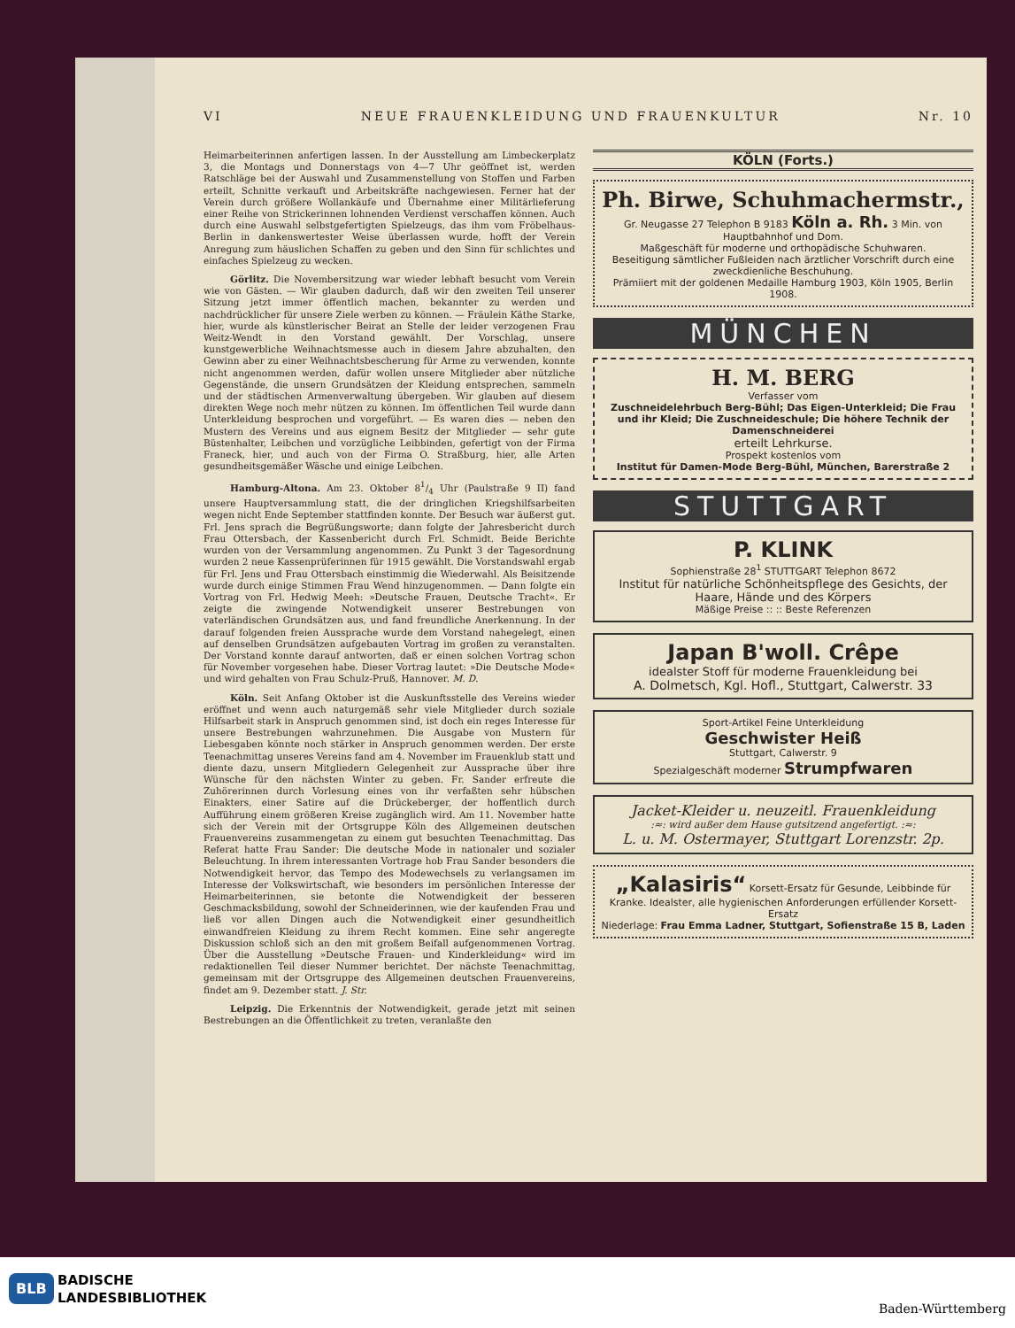VI NEUE FRAUENKLEIDUNG UND FRAUENKULTUR Nr. 10
Heimarbeiterinnen anfertigen lassen. In der Ausstellung am Limbeckerplatz 3, die Montags und Donnerstags von 4—7 Uhr geöffnet ist, werden Ratschläge bei der Auswahl und Zusammenstellung von Stoffen und Farben erteilt, Schnitte verkauft und Arbeitskräfte nachgewiesen. Ferner hat der Verein durch größere Wollankäufe und Übernahme einer Militärlieferung einer Reihe von Strickerinnen lohnenden Verdienst verschaffen können. Auch durch eine Auswahl selbstgefertigten Spielzeugs, das ihm vom Fröbelhaus-Berlin in dankenswertester Weise überlassen wurde, hofft der Verein Anregung zum häuslichen Schaffen zu geben und den Sinn für schlichtes und einfaches Spielzeug zu wecken.
Görlitz. Die Novembersitzung war wieder lebhaft besucht vom Verein wie von Gästen. — Wir glauben dadurch, daß wir den zweiten Teil unserer Sitzung jetzt immer öffentlich machen, bekannter zu werden und nachdrücklicher für unsere Ziele werben zu können. — Fräulein Käthe Starke, hier, wurde als künstlerischer Beirat an Stelle der leider verzogenen Frau Weitz-Wendt in den Vorstand gewählt. Der Vorschlag, unsere kunstgewerbliche Weihnachtsmesse auch in diesem Jahre abzuhalten, den Gewinn aber zu einer Weihnachtsbescherung für Arme zu verwenden, konnte nicht angenommen werden, dafür wollen unsere Mitglieder aber nützliche Gegenstände, die unsern Grundsätzen der Kleidung entsprechen, sammeln und der städtischen Armenverwaltung übergeben. Wir glauben auf diesem direkten Wege noch mehr nützen zu können. Im öffentlichen Teil wurde dann Unterkleidung besprochen und vorgeführt. — Es waren dies — neben den Mustern des Vereins und aus eignem Besitz der Mitglieder — sehr gute Büstenhalter, Leibchen und vorzügliche Leibbinden, gefertigt von der Firma Franeck, hier, und auch von der Firma O. Straßburg, hier, alle Arten gesundheitsgemäßer Wäsche und einige Leibchen.
Hamburg-Altona. Am 23. Oktober 81/4 Uhr (Paulstraße 9 II) fand unsere Hauptversammlung statt, die der dringlichen Kriegshilfsarbeiten wegen nicht Ende September stattfinden konnte. Der Besuch war äußerst gut. Frl. Jens sprach die Begrüßungsworte; dann folgte der Jahresbericht durch Frau Ottersbach, der Kassenbericht durch Frl. Schmidt. Beide Berichte wurden von der Versammlung angenommen. Zu Punkt 3 der Tagesordnung wurden 2 neue Kassenprüferinnen für 1915 gewählt. Die Vorstandswahl ergab für Frl. Jens und Frau Ottersbach einstimmig die Wiederwahl. Als Beisitzende wurde durch einige Stimmen Frau Wend hinzugenommen. — Dann folgte ein Vortrag von Frl. Hedwig Meeh: »Deutsche Frauen, Deutsche Tracht«. Er zeigte die zwingende Notwendigkeit unserer Bestrebungen von vaterländischen Grundsätzen aus, und fand freundliche Anerkennung. In der darauf folgenden freien Aussprache wurde dem Vorstand nahegelegt, einen auf denselben Grundsätzen aufgebauten Vortrag im großen zu veranstalten. Der Vorstand konnte darauf antworten, daß er einen solchen Vortrag schon für November vorgesehen habe. Dieser Vortrag lautet: »Die Deutsche Mode« und wird gehalten von Frau Schulz-Pruß, Hannover. M. D.
Köln. Seit Anfang Oktober ist die Auskunftsstelle des Vereins wieder eröffnet und wenn auch naturgemäß sehr viele Mitglieder durch soziale Hilfsarbeit stark in Anspruch genommen sind, ist doch ein reges Interesse für unsere Bestrebungen wahrzunehmen. Die Ausgabe von Mustern für Liebesgaben könnte noch stärker in Anspruch genommen werden. Der erste Teenachmittag unseres Vereins fand am 4. November im Frauenklub statt und diente dazu, unsern Mitgliedern Gelegenheit zur Aussprache über ihre Wünsche für den nächsten Winter zu geben. Fr. Sander erfreute die Zuhörerinnen durch Vorlesung eines von ihr verfaßten sehr hübschen Einakters, einer Satire auf die Drückeberger, der hoffentlich durch Aufführung einem größeren Kreise zugänglich wird. Am 11. November hatte sich der Verein mit der Ortsgruppe Köln des Allgemeinen deutschen Frauenvereins zusammengetan zu einem gut besuchten Teenachmittag. Das Referat hatte Frau Sander: Die deutsche Mode in nationaler und sozialer Beleuchtung. In ihrem interessanten Vortrage hob Frau Sander besonders die Notwendigkeit hervor, das Tempo des Modewechsels zu verlangsamen im Interesse der Volkswirtschaft, wie besonders im persönlichen Interesse der Heimarbeiterinnen, sie betonte die Notwendigkeit der besseren Geschmacksbildung, sowohl der Schneiderinnen, wie der kaufenden Frau und ließ vor allen Dingen auch die Notwendigkeit einer gesundheitlich einwandfreien Kleidung zu ihrem Recht kommen. Eine sehr angeregte Diskussion schloß sich an den mit großem Beifall aufgenommenen Vortrag. Über die Ausstellung »Deutsche Frauen- und Kinderkleidung« wird im redaktionellen Teil dieser Nummer berichtet. Der nächste Teenachmittag, gemeinsam mit der Ortsgruppe des Allgemeinen deutschen Frauenvereins, findet am 9. Dezember statt. J. Str.
Leipzig. Die Erkenntnis der Notwendigkeit, gerade jetzt mit seinen Bestrebungen an die Öffentlichkeit zu treten, veranlaßte den
KÖLN (Forts.)
Ph. Birwe, Schuhmachermstr.,
Gr. Neugasse 27 Telephon B 9183 Köln a. Rh. 3 Min. von Hauptbahnhof und Dom.
Maßgeschäft für moderne und orthopädische Schuhwaren.
Beseitigung sämtlicher Fußleiden nach ärztlicher Vorschrift durch eine zweckdienliche Beschuhung.
Prämiiert mit der goldenen Medaille Hamburg 1903, Köln 1905, Berlin 1908.
MÜNCHEN
H. M. BERG
Verfasser vom
Zuschneidelehrbuch Berg-Bühl; Das Eigen-Unterkleid; Die Frau und ihr Kleid; Die Zuschneideschule; Die höhere Technik der Damenschneiderei
erteilt Lehrkurse.
Prospekt kostenlos vom
Institut für Damen-Mode Berg-Bühl, München, Barerstraße 2
STUTTGART
P. KLINK
Sophienstraße 28<sup>1</sup> STUTTGART Telephon 8672
Institut für natürliche Schönheitspflege des Gesichts, der Haare, Hände und des Körpers
Mäßige Preise :: :: Beste Referenzen
Japan B'woll. Crêpe
idealster Stoff für moderne Frauenkleidung bei
A. Dolmetsch, Kgl. Hofl., Stuttgart, Calwerstr. 33
Sport-Artikel Feine Unterkleidung
Geschwister Heiß
Stuttgart, Calwerstr. 9
Spezialgeschäft moderner Strumpfwaren
Jacket-Kleider u. neuzeitl. Frauenkleidung
:≈: wird außer dem Hause gutsitzend angefertigt. :≈:
L. u. M. Ostermayer, Stuttgart Lorenzstr. 2p.
„Kalasiris“ Korsett-Ersatz für Gesunde, Leibbinde für Kranke. Idealster, alle hygienischen Anforderungen erfüllender Korsett-Ersatz
Niederlage: Frau Emma Ladner, Stuttgart, Sofienstraße 15 B, Laden
BLB
BADISCHE
LANDESBIBLIOTHEK
Baden-Württemberg